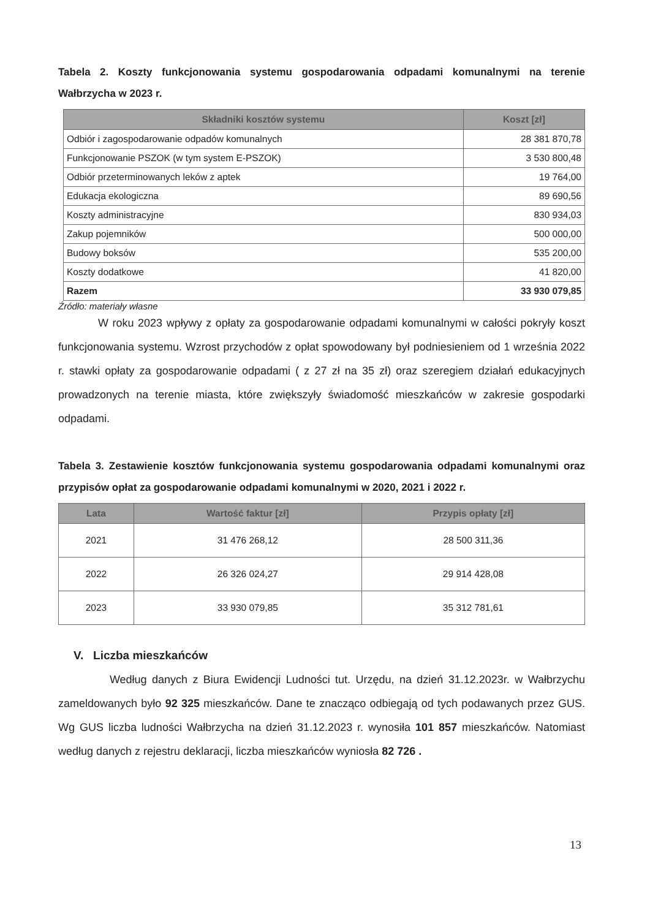Tabela 2. Koszty funkcjonowania systemu gospodarowania odpadami komunalnymi na terenie Wałbrzycha w 2023 r.
| Składniki kosztów systemu | Koszt [zł] |
| --- | --- |
| Odbiór i zagospodarowanie odpadów komunalnych | 28 381 870,78 |
| Funkcjonowanie PSZOK (w tym system E-PSZOK) | 3 530 800,48 |
| Odbiór przeterminowanych leków z aptek | 19 764,00 |
| Edukacja ekologiczna | 89 690,56 |
| Koszty administracyjne | 830 934,03 |
| Zakup pojemników | 500 000,00 |
| Budowy boksów | 535 200,00 |
| Koszty dodatkowe | 41 820,00 |
| Razem | 33 930 079,85 |
Źródło: materiały własne
W roku 2023 wpływy z opłaty za gospodarowanie odpadami komunalnymi w całości pokryły koszt funkcjonowania systemu. Wzrost przychodów z opłat spowodowany był podniesieniem od 1 września 2022 r. stawki opłaty za gospodarowanie odpadami ( z 27 zł na 35 zł) oraz szeregiem działań edukacyjnych prowadzonych na terenie miasta, które zwiększyły świadomość mieszkańców w zakresie gospodarki odpadami.
Tabela 3. Zestawienie kosztów funkcjonowania systemu gospodarowania odpadami komunalnymi oraz przypisów opłat za gospodarowanie odpadami komunalnymi w 2020, 2021 i 2022 r.
| Lata | Wartość faktur [zł] | Przypis opłaty [zł] |
| --- | --- | --- |
| 2021 | 31 476 268,12 | 28 500 311,36 |
| 2022 | 26 326 024,27 | 29 914 428,08 |
| 2023 | 33 930 079,85 | 35 312 781,61 |
V. Liczba mieszkańców
Według danych z Biura Ewidencji Ludności tut. Urzędu, na dzień 31.12.2023r. w Wałbrzychu zameldowanych było 92 325 mieszkańców. Dane te znacząco odbiegają od tych podawanych przez GUS. Wg GUS liczba ludności Wałbrzycha na dzień 31.12.2023 r. wynosiła 101 857 mieszkańców. Natomiast według danych z rejestru deklaracji, liczba mieszkańców wyniosła 82 726 .
13